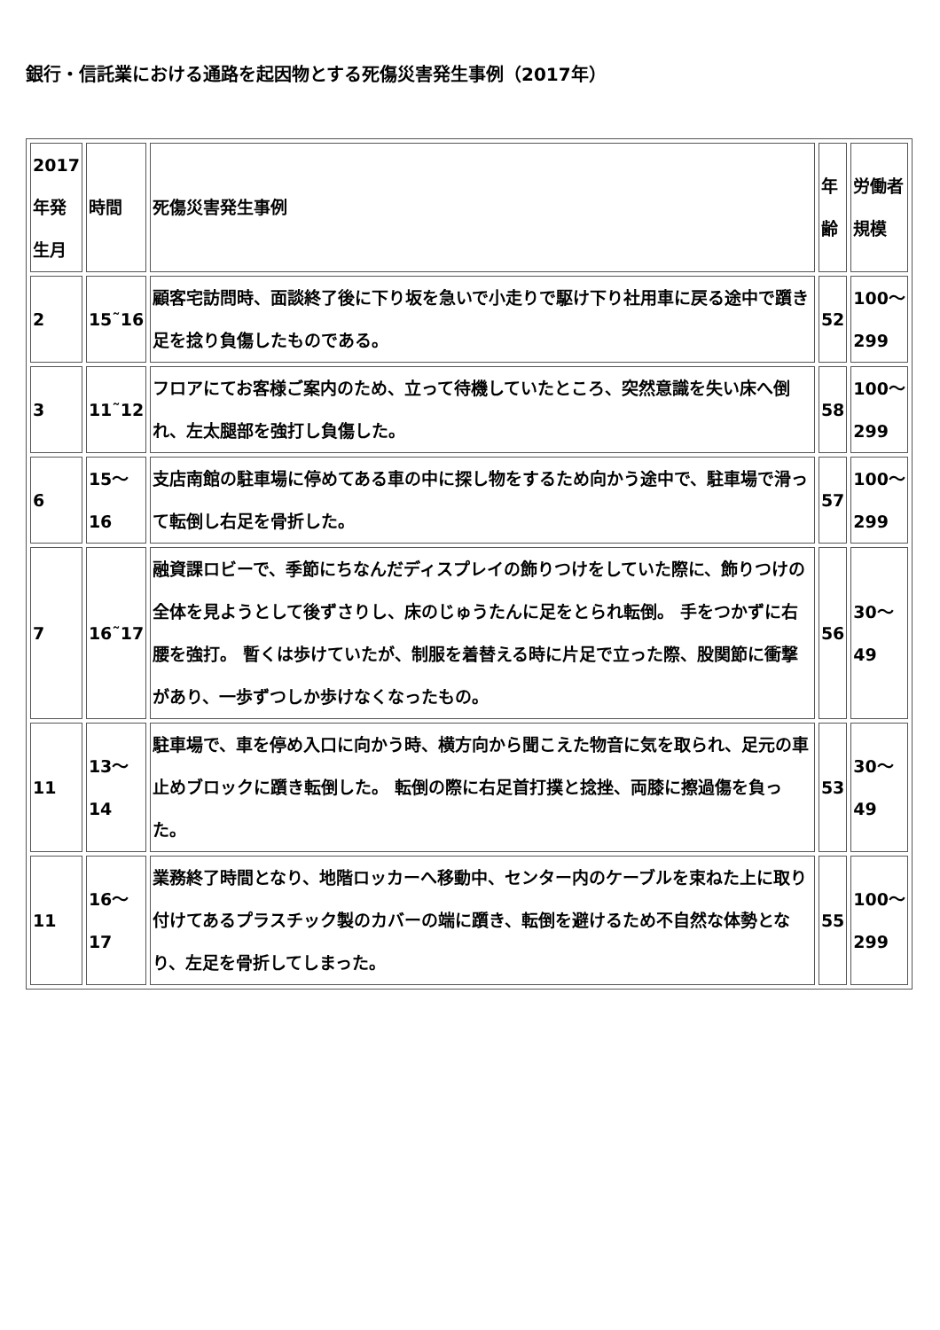銀行・信託業における通路を起因物とする死傷災害発生事例（2017年）
| 2017年発生月 | 時間 | 死傷災害発生事例 | 年齢 | 労働者規模 |
| 2 | 15˜16 | 顧客宅訪問時、面談終了後に下り坂を急いで小走りで駆け下り社用車に戻る途中で躓き足を捻り負傷したものである。 | 52 | 100〜299 |
| 3 | 11˜12 | フロアにてお客様ご案内のため、立って待機していたところ、突然意識を失い床へ倒れ、左太腿部を強打し負傷した。 | 58 | 100〜299 |
| 6 | 15〜16 | 支店南館の駐車場に停めてある車の中に探し物をするため向かう途中で、駐車場で滑って転倒し右足を骨折した。 | 57 | 100〜299 |
| 7 | 16˜17 | 融資課ロビーで、季節にちなんだディスプレイの飾りつけをしていた際に、飾りつけの全体を見ようとして後ずさりし、床のじゅうたんに足をとられ転倒。 手をつかずに右腰を強打。 暫くは歩けていたが、制服を着替える時に片足で立った際、股関節に衝撃があり、一歩ずつしか歩けなくなったもの。 | 56 | 30〜49 |
| 11 | 13〜14 | 駐車場で、車を停め入口に向かう時、横方向から聞こえた物音に気を取られ、足元の車止めブロックに躓き転倒した。 転倒の際に右足首打撲と捻挫、両膝に擦過傷を負った。 | 53 | 30〜49 |
| 11 | 16〜17 | 業務終了時間となり、地階ロッカーへ移動中、センター内のケーブルを束ねた上に取り付けてあるプラスチック製のカバーの端に躓き、転倒を避けるため不自然な体勢となり、左足を骨折してしまった。 | 55 | 100〜299 |